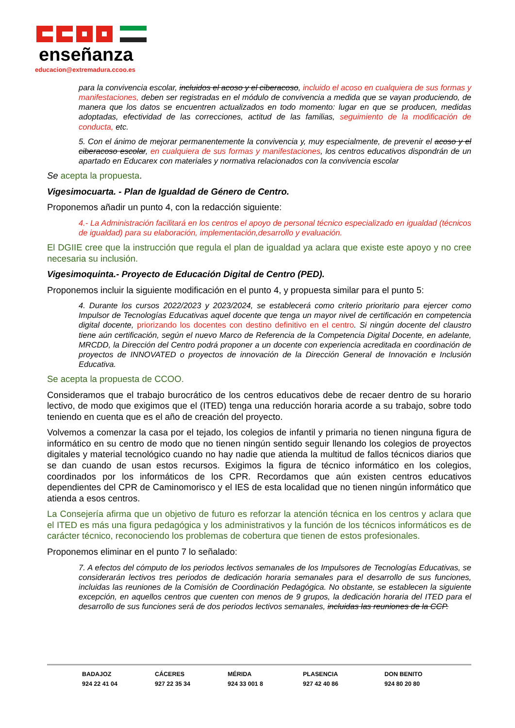enseñanza
educacion@extremadura.ccoo.es
para la convivencia escolar, incluidos el acoso y el ciberacoso, incluido el acoso en cualquiera de sus formas y manifestaciones, deben ser registradas en el módulo de convivencia a medida que se vayan produciendo, de manera que los datos se encuentren actualizados en todo momento: lugar en que se producen, medidas adoptadas, efectividad de las correcciones, actitud de las familias, seguimiento de la modificación de conducta, etc.
5. Con el ánimo de mejorar permanentemente la convivencia y, muy especialmente, de prevenir el acoso y el ciberacoso escolar, en cualquiera de sus formas y manifestaciones, los centros educativos dispondrán de un apartado en Educarex con materiales y normativa relacionados con la convivencia escolar
Se acepta la propuesta.
Vigesimocuarta. - Plan de Igualdad de Género de Centro.
Proponemos añadir un punto 4, con la redacción siguiente:
4.- La Administración facilitará en los centros el apoyo de personal técnico especializado en igualdad (técnicos de igualdad) para su elaboración, implementación,desarrollo y evaluación.
El DGIIE cree que la instrucción que regula el plan de igualdad ya aclara que existe este apoyo y no cree necesaria su inclusión.
Vigesimoquinta.- Proyecto de Educación Digital de Centro (PED).
Proponemos incluir la siguiente modificación en el punto 4, y propuesta similar para el punto 5:
4. Durante los cursos 2022/2023 y 2023/2024, se establecerá como criterio prioritario para ejercer como Impulsor de Tecnologías Educativas aquel docente que tenga un mayor nivel de certificación en competencia digital docente, priorizando los docentes con destino definitivo en el centro. Si ningún docente del claustro tiene aún certificación, según el nuevo Marco de Referencia de la Competencia Digital Docente, en adelante, MRCDD, la Dirección del Centro podrá proponer a un docente con experiencia acreditada en coordinación de proyectos de INNOVATED o proyectos de innovación de la Dirección General de Innovación e Inclusión Educativa.
Se acepta la propuesta de CCOO.
Consideramos que el trabajo burocrático de los centros educativos debe de recaer dentro de su horario lectivo, de modo que exigimos que el (ITED) tenga una reducción horaria acorde a su trabajo, sobre todo teniendo en cuenta que es el año de creación del proyecto.
Volvemos a comenzar la casa por el tejado, los colegios de infantil y primaria no tienen ninguna figura de informático en su centro de modo que no tienen ningún sentido seguir llenando los colegios de proyectos digitales y material tecnológico cuando no hay nadie que atienda la multitud de fallos técnicos diarios que se dan cuando de usan estos recursos. Exigimos la figura de técnico informático en los colegios, coordinados por los informáticos de los CPR. Recordamos que aún existen centros educativos dependientes del CPR de Caminomorisco y el IES de esta localidad que no tienen ningún informático que atienda a esos centros.
La Consejería afirma que un objetivo de futuro es reforzar la atención técnica en los centros y aclara que el ITED es más una figura pedagógica y los administrativos y la función de los técnicos informáticos es de carácter técnico, reconociendo los problemas de cobertura que tienen de estos profesionales.
Proponemos eliminar en el punto 7 lo señalado:
7. A efectos del cómputo de los periodos lectivos semanales de los Impulsores de Tecnologías Educativas, se considerarán lectivos tres periodos de dedicación horaria semanales para el desarrollo de sus funciones, incluidas las reuniones de la Comisión de Coordinación Pedagógica. No obstante, se establecen la siguiente excepción, en aquellos centros que cuenten con menos de 9 grupos, la dedicación horaria del ITED para el desarrollo de sus funciones será de dos periodos lectivos semanales, incluidas las reuniones de la CCP.
BADAJOZ
924 22 41 04
CÁCERES
927 22 35 34
MÉRIDA
924 33 001 8
PLASENCIA
927 42 40 86
DON BENITO
924 80 20 80